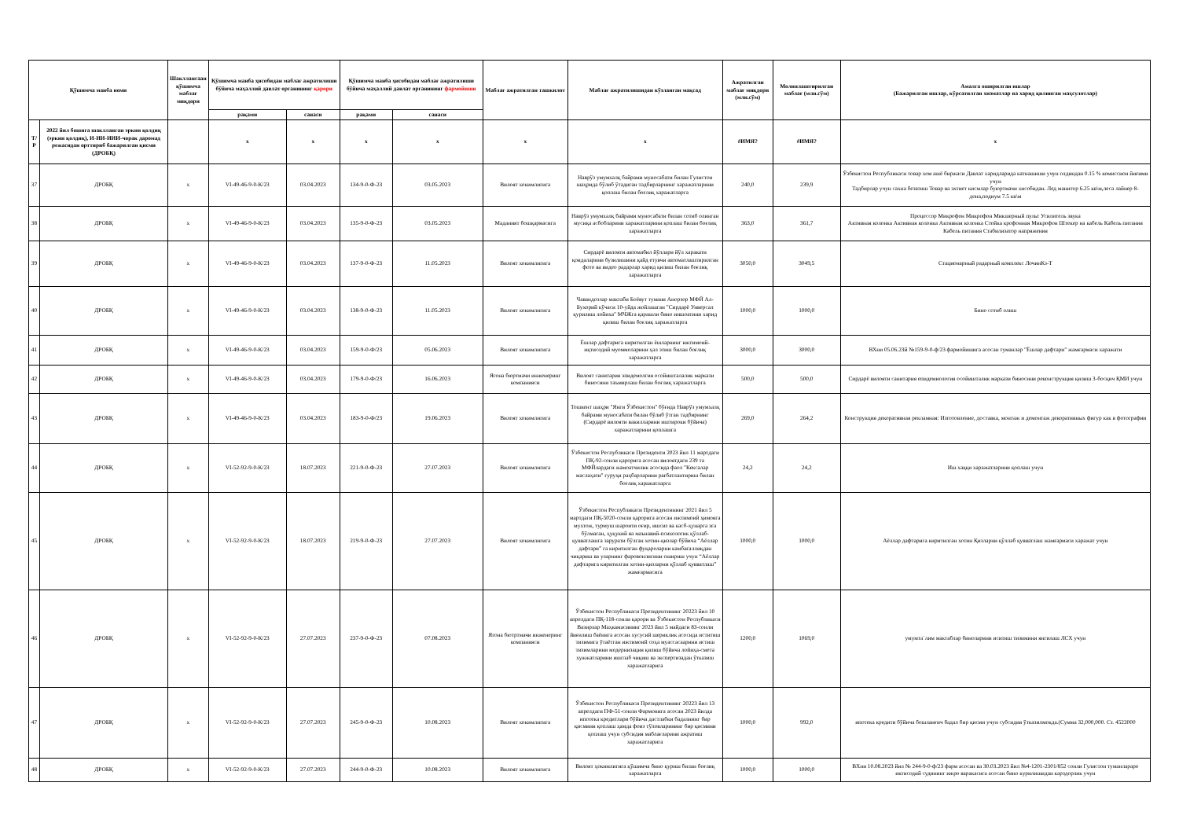| Қўшимча манба номи | | Шакллангаан қўшимча маблағ миқдори | Қўшимча манба ҳисобидан маблағ ажратилиши бўйича маҳаллий давлат органининг қарори | | Қўшимча манба ҳисобидан маблағ ажратилиши бўйича маҳаллий давлат органининг фармойиши | | Маблағ ажратилган ташкилот | Маблағ ажратилишидан кўзланган мақсад | Ажратилган маблағ миқдори (млн.сўм) | Молиялаштирилган маблағ (млн.сўм) | Амалга оширилган ишлар (Бажарилган ишлар, кўрсатилган хизматлар ва харид қилинган маҳсулотлар) |
| --- | --- | --- | --- | --- | --- | --- | --- | --- | --- | --- | --- |
| | | | рақами | санаси | рақами | санаси | | | | | |
| Т/Р | 2022 йил бошига шаклланган эркин қолдиқ (эркин қолдиқ), И-ИИ-ИИИ-чорак даромад режасидан орттириб бажарилган қисми (ДРОБҚ) | | x | x | x | x | x | x | #ИМЯ? | #ИМЯ? | x |
| 37 | ДРОБҚ | x | VI-49-46-9-0-К/23 | 03.04.2023 | 134-9-0-Ф-23 | 03.05.2023 | Вилоят хокимлигига | Наврўз умумхалқ байрами муносабати билан Гулистон шаҳрида бўлиб ўтадиган тадбирларнинг харажатларини қоплаш билан боғлиқ харажатларга | 240,0 | 239,9 | Ўзбекистон Республикаси товар хом ашё биржаси Давлат харидларида катнашиши учун олдиндан 0.15 % комиссион йиғими учун Тадбирлар учун сахна безатиш Товар ва эхтиет кисмлар буюртмачи хисобидан. Лед манитор 6.25 кв\м,леса лайнер 8- дона,подиум 7.5 кв\м |
| 38 | ДРОБҚ | x | VI-49-46-9-0-К/23 | 03.04.2023 | 135-9-0-Ф-23 | 03.05.2023 | Маданият бошқармасига | Наврўз умумхалқ байрами муносабати билан сотиб олинган мусиқа асбобларини харажатларини қоплаш билан боғлиқ харажатларга | 363,0 | 361,7 | Процессор Микрофон Микрофон Микшерный пульт Усилитель звука Активная колонка Активная колонка Активная колонка Стойка крофонная Микрофон Штекер на кабель Кабель питания Кабель питания Стабилизатор напряжения |
| 39 | ДРОБҚ | x | VI-49-46-9-0-К/23 | 03.04.2023 | 137-9-0-Ф-23 | 11.05.2023 | Вилоят хокимлигига | Сирдарё вилояти автомабил йўллари йўл харакати қоидаларини бузилишини қайд етувчи автоматлаштирилган фото ва видео радарлар харид қилиш билан боғлиқ харажатларга | 3050,0 | 3049,5 | Стационарный радарный комплекс ЛочинКз-Т |
| 40 | ДРОБҚ | x | VI-49-46-9-0-К/23 | 03.04.2023 | 138-9-0-Ф-23 | 11.05.2023 | Вилоят хокимлигига | Чавандозлар мактаби Боёвут тумани Анорзор МФЙ Ал-Бухорий кўчаси 10-уйда жойлашган "Сирдарё Унверсал қурилиш лойиха" МЧЖга қарашли бино иншоатини харид қилиш билан боғлиқ харажатларга | 1000,0 | 1000,0 | Бино сотиб олиш |
| 41 | ДРОБҚ | x | VI-49-46-9-0-К/23 | 03.04.2023 | 159-9-0-Ф/23 | 05.06.2023 | Вилоят хокимлигига | Ёшлар дафтарига киритилган ёшларнинг ижтимоий-иқтисодий муоммоларини ҳал этиш билан боғлиқ харажатларга | 3000,0 | 3000,0 | ВХни 05.06.23й №159-9-0-ф/23 фармойишига асосан туманлар "Ёшлар дафтари" жамғармаси харажати |
| 42 | ДРОБҚ | x | VI-49-46-9-0-К/23 | 03.04.2023 | 179-9-0-Ф/23 | 16.06.2023 | Ягона бюртмачи инженеринг компанияси | Вилоят санитария эпидемолгия осойишталалик маркази биносини таъмирлаш билан боғлиқ харажатларга | 500,0 | 500,0 | Сирдарё вилояти санитария епидемиология осойишталик маркази биносини реконструкция қилиш 3-босқич ҚМИ учун |
| 43 | ДРОБҚ | x | VI-49-46-9-0-К/23 | 03.04.2023 | 183-9-0-Ф/23 | 19.06.2023 | Вилоят хокимлигига | Тошкент шаҳри "Янги Ўзбекистон" бўғида Наврўз умумхалқ байрами муносабати билан бўлиб ўтган тадбирнинг (Сирдарё вилояти вакилларини иштироки бўйича) харажатларини қоплашга | 269,0 | 264,2 | Конструкция декоративная рекламная: Изготовление, доставка, монтаж и демонтаж декоративных фигур как в фотографии |
| 44 | ДРОБҚ | x | VI-52-92-9-0-К/23 | 18.07.2023 | 221-9-0-Ф-23 | 27.07.2023 | Вилоят хокимлигига | Ўзбекистон Республикаси Президенти 2023 йил 11 мартдаги ПҚ-92-сонли қарорига асосан вилоятдаги 239 та МФЙлардаги жамоатчилик асосида фаол "Кексалар маслаҳати" гуруҳи раҳбарларини рағбатлантириш билан боғлиқ харажатларга | 24,2 | 24,2 | Иш хаққи харажатларини қоплаш учун |
| 45 | ДРОБҚ | x | VI-52-92-9-0-К/23 | 18.07.2023 | 219-9-0-Ф-23 | 27.07.2023 | Вилоят хокимлигига | Ўзбекистон Республикаси Президентининг 2021 йил 5 мартдаги ПҚ-5020-сонли қарорига асосан ижтимоий ҳимояга мухтож, турмуш шароити оғир, ишсиз ва касб-ҳунарга эга бўлмаган, ҳуқукий ва маънавий-психологик қўллаб-қувватлашга зарурати бўлган хотин-қизлар бўйича “Аёллар дафтари” га киритилган фуқароларни камбағаллиқдан чиқариш ва уларнинг фаровонлигини ошириш учун “Аёллар дафтарига киритилган хотин-қизларни қўллаб қувватлаш” жамғармасига | 1000,0 | 1000,0 | Аёллар дафтарига киритилган хотин Қизларни қўллаб қувватлаш жамғармаси харажат учун |
| 46 | ДРОБҚ | x | VI-52-92-9-0-К/23 | 27.07.2023 | 237-9-0-Ф-23 | 07.08.2023 | Ягона бютртмачи инженеринг компанияси | Ўзбекистон Республикаси Президентининг 20223 йил 10 апрелдаги ПҚ-118-сонли қарори ва Ўзбекистон Республикаси Вазирлар Маҳкамасининг 2023 йил 5 майдаги 83-сонли йиғилиш баёнига асосан хусусий шериклик асосида иститиш тизимига ўтаётган ижтимоий соҳа муассасаарини истиш тизимларини модернизация қилиш бўйича лойиҳа-смета хужжатларини ишглаб чиқиш ва экспертизадан ўтказиш харажатларига | 1200,0 | 1069,0 | умумта`лим мактаблар биноларини иситиш тизимини янгилаш ЛСХ учун |
| 47 | ДРОБҚ | x | VI-52-92-9-0-К/23 | 27.07.2023 | 245-9-0-Ф-23 | 10.08.2023 | Вилоят хокимлигига | Ўзбекистон Республикаси Президентининг 20223 йил 13 апрелдаги ПФ-51-сонли Фармонига асосан 2023 йилда ипотека кредитлари бўйича дастлабки бадалнинг бир қисмини қоплаш ҳамда фоиз тўловларининг бир қисмини қоплаш учун субсидия маблағларини ажратиш харажатларига | 1000,0 | 992,0 | ипотека кредити бўйича бошланғич бадал бир қисми учун субсидия ўтказилмокда.(Сумма 32,000,000. Ст. 4522000 |
| 48 | ДРОБҚ | x | VI-52-92-9-0-К/23 | 27.07.2023 | 244-9-0-Ф-23 | 10.08.2023 | Вилоят хокимлигига | Вилоят ҳокимлигига қўшимча бино қуриш билан боғлиқ харажатларга | 1000,0 | 1000,0 | ВХни 10.08.2023 йил № 244-9-0-ф/23 фарм асосан ва 30.03.2023 йил №4-1201-2301/852 сонли Гулистон туманлараро иктисодий судининг ижро варакасига асосан бино курилишидан карздорлик учун |